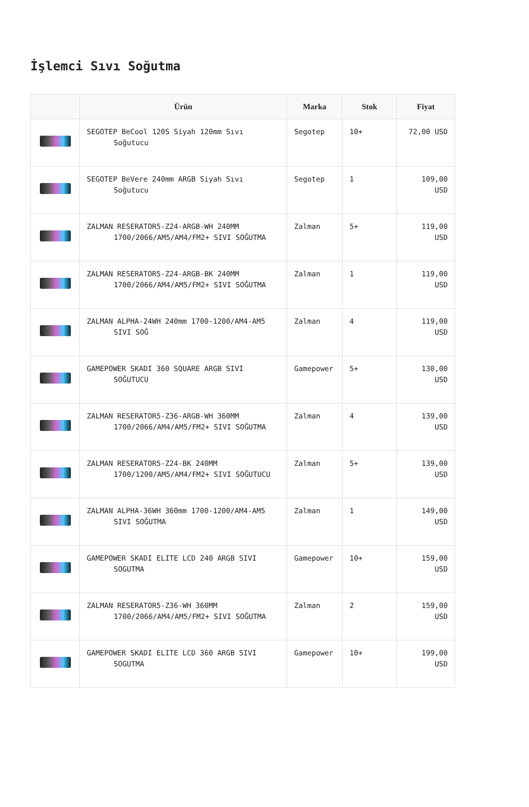İşlemci Sıvı Soğutma
| | Ürün | Marka | Stok | Fiyat |
| --- | --- | --- | --- | --- |
| | SEGOTEP BeCool 120S Siyah 120mm Sıvı Soğutucu | Segotep | 10+ | 72,00 USD |
| | SEGOTEP BeVere 240mm ARGB Siyah Sıvı Soğutucu | Segotep | 1 | 109,00 USD |
| | ZALMAN RESERATOR5-Z24-ARGB-WH 240MM 1700/2066/AM5/AM4/FM2+ SIVI SOĞUTMA | Zalman | 5+ | 119,00 USD |
| | ZALMAN RESERATOR5-Z24-ARGB-BK 240MM 1700/2066/AM4/AM5/FM2+ SIVI SOĞUTMA | Zalman | 1 | 119,00 USD |
| | ZALMAN ALPHA-24WH 240mm 1700-1200/AM4-AM5 SIVI SOĞ | Zalman | 4 | 119,00 USD |
| | GAMEPOWER SKADI 360 SQUARE ARGB SIVI SOĞUTUCU | Gamepower | 5+ | 130,00 USD |
| | ZALMAN RESERATOR5-Z36-ARGB-WH 360MM 1700/2066/AM4/AM5/FM2+ SIVI SOĞUTMA | Zalman | 4 | 139,00 USD |
| | ZALMAN RESERATOR5-Z24-BK 240MM 1700/1200/AM5/AM4/FM2+ SIVI SOĞUTUCU | Zalman | 5+ | 139,00 USD |
| | ZALMAN ALPHA-36WH 360mm 1700-1200/AM4-AM5 SIVI SOĞUTMA | Zalman | 1 | 149,00 USD |
| | GAMEPOWER SKADI ELITE LCD 240 ARGB SIVI SOGUTMA | Gamepower | 10+ | 159,00 USD |
| | ZALMAN RESERATOR5-Z36-WH 360MM 1700/2066/AM4/AM5/FM2+ SIVI SOĞUTMA | Zalman | 2 | 159,00 USD |
| | GAMEPOWER SKADI ELITE LCD 360 ARGB SIVI SOGUTMA | Gamepower | 10+ | 199,00 USD |